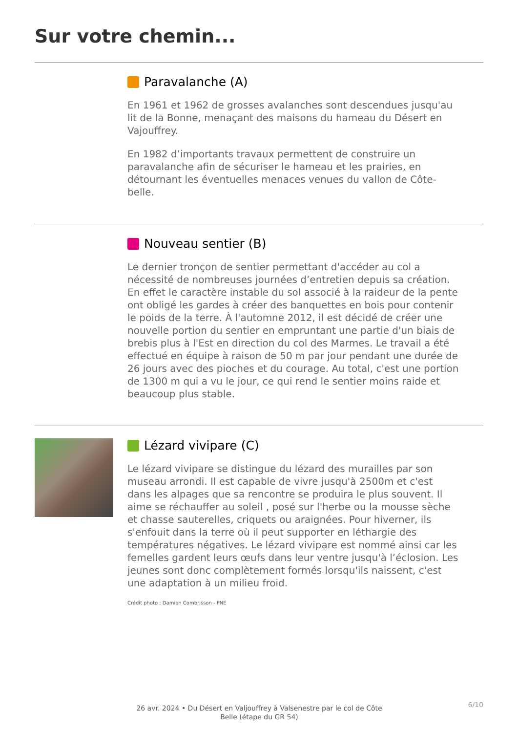Sur votre chemin...
Paravalanche (A)
En 1961 et 1962 de grosses avalanches sont descendues jusqu'au lit de la Bonne, menaçant des maisons du hameau du Désert en Vajouffrey.
En 1982 d’importants travaux permettent de construire un paravalanche afin de sécuriser le hameau et les prairies, en détournant les éventuelles menaces venues du vallon de Côte-belle.
Nouveau sentier (B)
Le dernier tronçon de sentier permettant d'accéder au col a nécessité de nombreuses journées d’entretien depuis sa création. En effet le caractère instable du sol associé à la raideur de la pente ont obligé les gardes à créer des banquettes en bois pour contenir le poids de la terre. À l'automne 2012, il est décidé de créer une nouvelle portion du sentier en empruntant une partie d'un biais de brebis plus à l'Est en direction du col des Marmes. Le travail a été effectué en équipe à raison de 50 m par jour pendant une durée de 26 jours avec des pioches et du courage. Au total, c'est une portion de 1300 m qui a vu le jour, ce qui rend le sentier moins raide et beaucoup plus stable.
Lézard vivipare (C)
Le lézard vivipare se distingue du lézard des murailles par son museau arrondi. Il est capable de vivre jusqu'à 2500m et c'est dans les alpages que sa rencontre se produira le plus souvent. Il aime se réchauffer au soleil , posé sur l'herbe ou la mousse sèche et chasse sauterelles, criquets ou araignées. Pour hiverner, ils s'enfouit dans la terre où il peut supporter en léthargie des températures négatives. Le lézard vivipare est nommé ainsi car les femelles gardent leurs œufs dans leur ventre jusqu'à l’éclosion. Les jeunes sont donc complètement formés lorsqu'ils naissent, c'est une adaptation à un milieu froid.
Crédit photo : Damien Combrisson - PNE
26 avr. 2024 • Du Désert en Valjouffrey à Valsenestre par le col de Côte Belle (étape du GR 54)
6/10